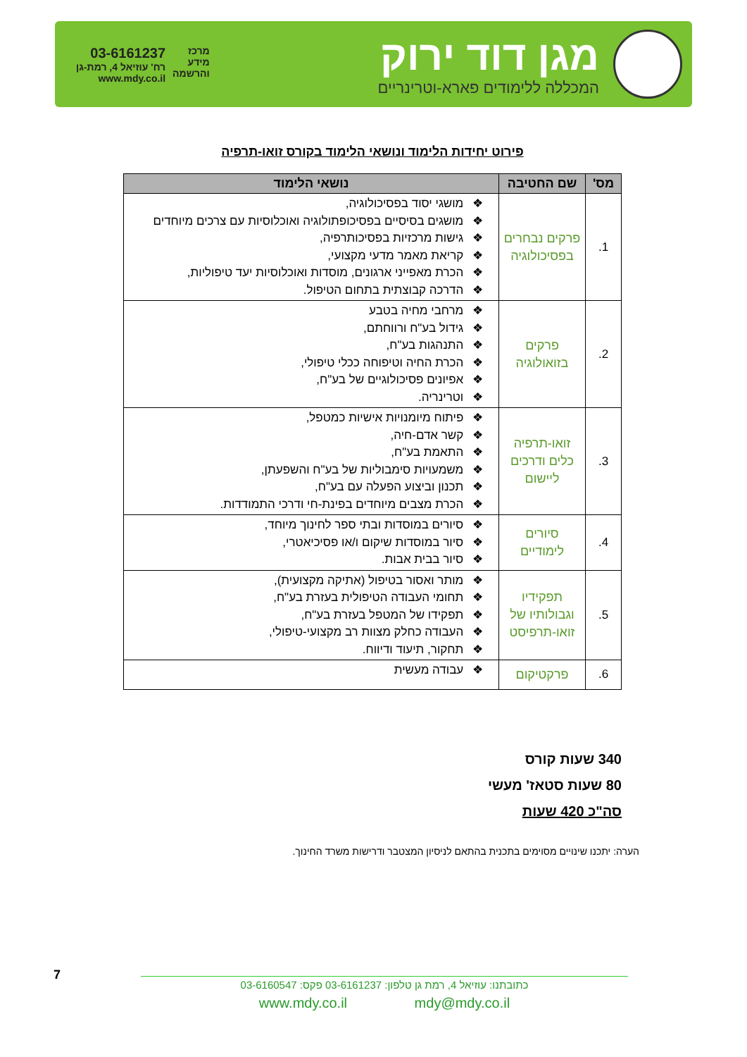מגן דוד ירוק
המכללה ללימודים פארא-וטרינריים
מרכז
מידע
והרשמה
03-6161237
רח' עוזיאל 4, רמת-גן
www.mdy.co.il
פירוט יחידות הלימוד ונושאי הלימוד בקורס זואו-תרפיה
| מס' | שם החטיבה | נושאי הלימוד |
| --- | --- | --- |
| 1. | פרקים נבחרים בפסיכולוגיה | מושגי יסוד בפסיכולוגיה, מושגים בסיסיים בפסיכופתולוגיה ואוכלוסיות עם צרכים מיוחדים גישות מרכזיות בפסיכותרפיה, קריאת מאמר מדעי מקצועי, הכרת מאפייני ארגונים, מוסדות ואוכלוסיות יעד טיפוליות, הדרכה קבוצתית בתחום הטיפול. |
| 2. | פרקים בזואולוגיה | מרחבי מחיה בטבע גידול בע"ח ורווחתם, התנהגות בע"ח, הכרת החיה וטיפוחה ככלי טיפולי, אפיונים פסיכולוגיים של בע"ח, וטרינריה. |
| 3. | זואו-תרפיה כלים ודרכים ליישום | פיתוח מיומנויות אישיות כמטפל, קשר אדם-חיה, התאמת בע"ח, משמעויות סימבוליות של בע"ח והשפעתן, תכנון וביצוע הפעלה עם בע"ח, הכרת מצבים מיוחדים בפינת-חי ודרכי התמודדות. |
| 4. | סיורים לימודיים | סיורים במוסדות ובתי ספר לחינוך מיוחד, סיור במוסדות שיקום ו/או פסיכיאטרי, סיור בבית אבות. |
| 5. | תפקידיו וגבולותיו של זואו-תרפיסט | מותר ואסור בטיפול (אתיקה מקצועית), תחומי העבודה הטיפולית בעזרת בע"ח, תפקידו של המטפל בעזרת בע"ח, העבודה כחלק מצוות רב מקצועי-טיפולי, תחקור, תיעוד ודיווח. |
| 6. | פרקטיקום | עבודה מעשית |
340 שעות קורס
80 שעות סטאז' מעשי
סה"כ 420 שעות
הערה: יתכנו שינויים מסוימים בתכנית בהתאם לניסיון המצטבר ודרישות משרד החינוך.
7
כתובתנו: עוזיאל 4, רמת גן טלפון: 03-6161237 פקס: 03-6160547
www.mdy.co.il mdy@mdy.co.il